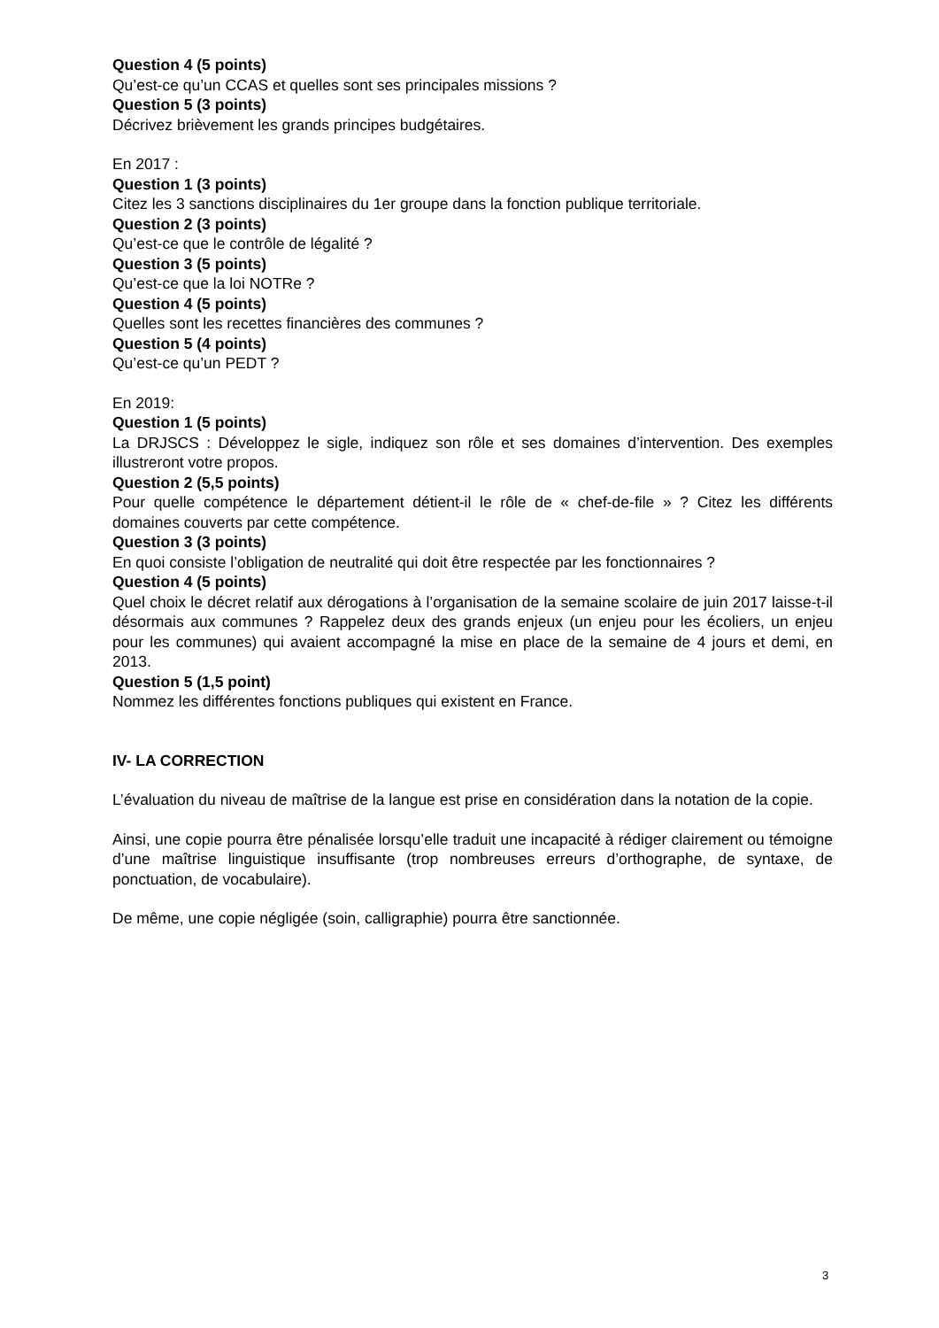Question 4 (5 points)
Qu’est-ce qu’un CCAS et quelles sont ses principales missions ?
Question 5 (3 points)
Décrivez brièvement les grands principes budgétaires.
En 2017 :
Question 1 (3 points)
Citez les 3 sanctions disciplinaires du 1er groupe dans la fonction publique territoriale.
Question 2 (3 points)
Qu’est-ce que le contrôle de légalité ?
Question 3 (5 points)
Qu’est-ce que la loi NOTRe ?
Question 4 (5 points)
Quelles sont les recettes financières des communes ?
Question 5 (4 points)
Qu’est-ce qu’un PEDT ?
En 2019:
Question 1 (5 points)
La DRJSCS : Développez le sigle, indiquez son rôle et ses domaines d’intervention. Des exemples illustreront votre propos.
Question 2 (5,5 points)
Pour quelle compétence le département détient-il le rôle de « chef-de-file » ? Citez les différents domaines couverts par cette compétence.
Question 3 (3 points)
En quoi consiste l’obligation de neutralité qui doit être respectée par les fonctionnaires ?
Question 4 (5 points)
Quel choix le décret relatif aux dérogations à l’organisation de la semaine scolaire de juin 2017 laisse-t-il désormais aux communes ? Rappelez deux des grands enjeux (un enjeu pour les écoliers, un enjeu pour les communes) qui avaient accompagné la mise en place de la semaine de 4 jours et demi, en 2013.
Question 5 (1,5 point)
Nommez les différentes fonctions publiques qui existent en France.
IV- LA CORRECTION
L’évaluation du niveau de maîtrise de la langue est prise en considération dans la notation de la copie.
Ainsi, une copie pourra être pénalisée lorsqu’elle traduit une incapacité à rédiger clairement ou témoigne d’une maîtrise linguistique insuffisante (trop nombreuses erreurs d’orthographe, de syntaxe, de ponctuation, de vocabulaire).
De même, une copie négligée (soin, calligraphie) pourra être sanctionnée.
3